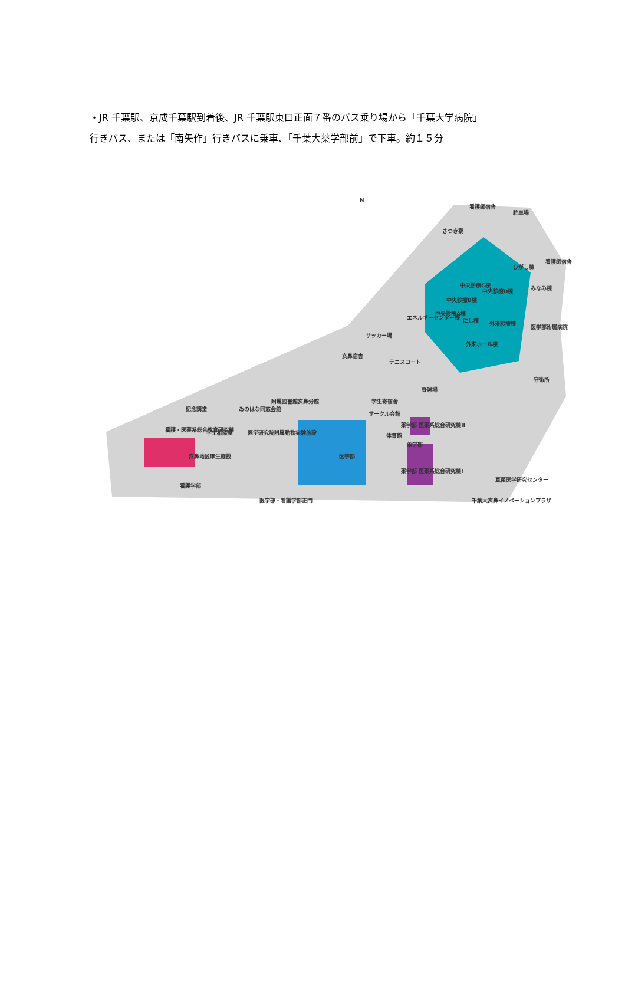・JR 千葉駅、京成千葉駅到着後、JR 千葉駅東口正面７番のバス乗り場から「千葉大学病院」
行きバス、または「南矢作」行きバスに乗車、「千葉大薬学部前」で下車。約１５分
N
看護師宿舎
駐車場
さつき寮
看護師宿舎
ひがし棟
みなみ棟
中央診療C棟
中央診療D棟
中央診療B棟
中央診療A棟
エネルギーセンター棟
にし棟
外来診療棟
医学部附属病院
外来ホール棟
サッカー場
亥鼻宿舎
テニスコート
守衛所
野球場
附属図書館亥鼻分館
学生寄宿舎
ゐのはな同窓会館
記念講堂
サークル会館
薬学部 医薬系総合研究棟II
看護・医薬系総合教育研究棟
学生相談室
医学研究院附属動物実験施設
体育館
薬学部
医学部
亥鼻地区厚生施設
薬学部 医薬系総合研究棟I
看護学部
真菌医学研究センター
医学部・看護学部正門
千葉大亥鼻イノベーションプラザ